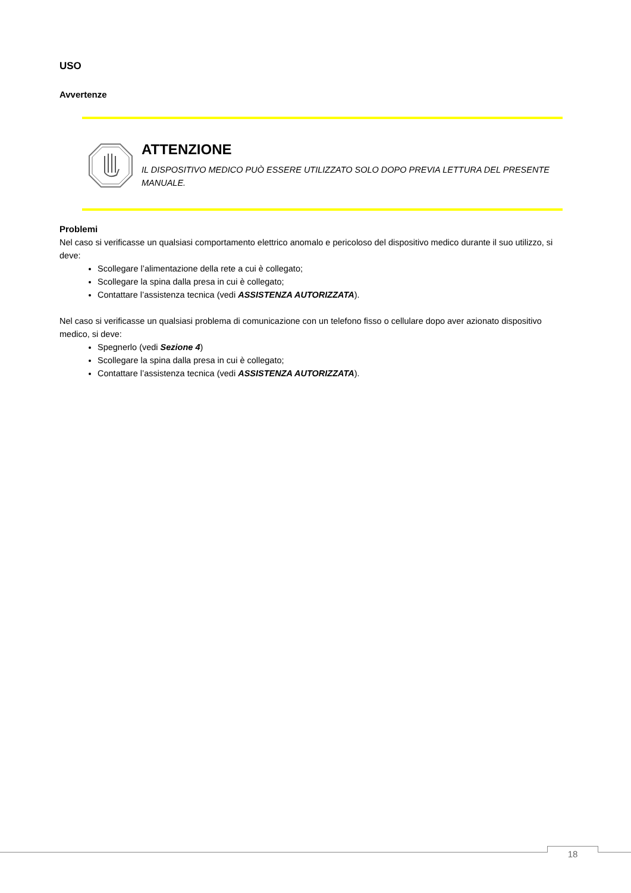USO
Avvertenze
ATTENZIONE
IL DISPOSITIVO MEDICO PUÒ ESSERE UTILIZZATO SOLO DOPO PREVIA LETTURA DEL PRESENTE MANUALE.
Problemi
Nel caso si verificasse un qualsiasi comportamento elettrico anomalo e pericoloso del dispositivo medico durante il suo utilizzo, si deve:
Scollegare l’alimentazione della rete a cui è collegato;
Scollegare la spina dalla presa in cui è collegato;
Contattare l’assistenza tecnica (vedi ASSISTENZA AUTORIZZATA).
Nel caso si verificasse un qualsiasi problema di comunicazione con un telefono fisso o cellulare dopo aver azionato dispositivo medico, si deve:
Spegnerlo (vedi Sezione 4)
Scollegare la spina dalla presa in cui è collegato;
Contattare l’assistenza tecnica (vedi ASSISTENZA AUTORIZZATA).
18